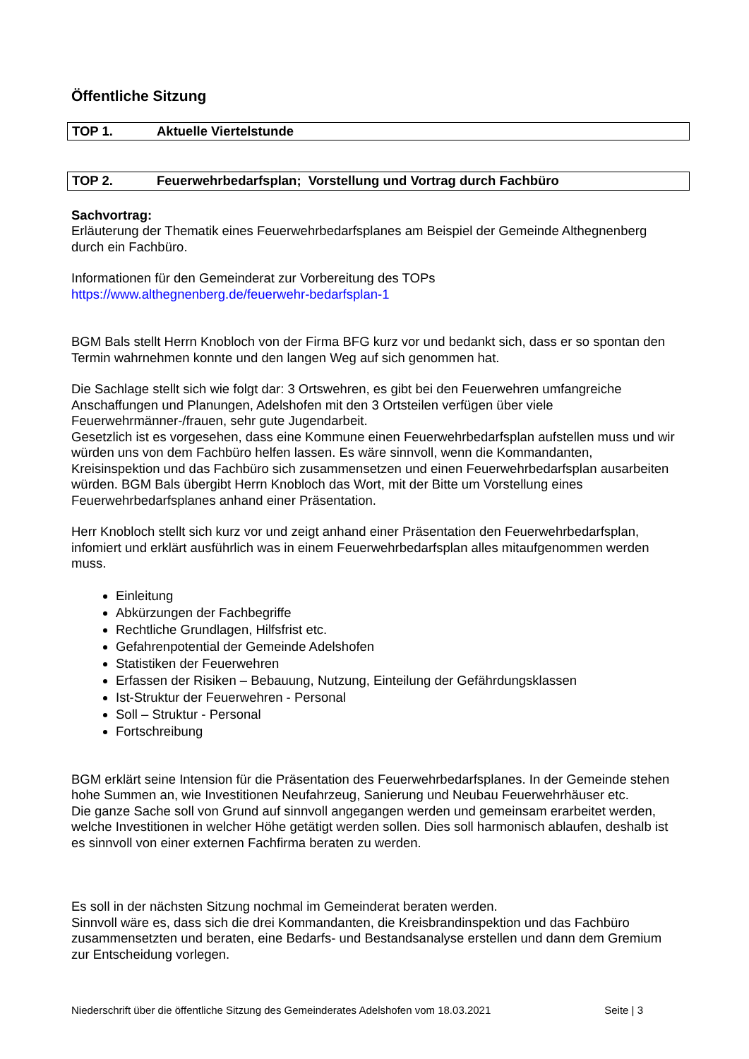Öffentliche Sitzung
TOP 1. Aktuelle Viertelstunde
TOP 2. Feuerwehrbedarfsplan; Vorstellung und Vortrag durch Fachbüro
Sachvortrag:
Erläuterung der Thematik eines Feuerwehrbedarfsplanes am Beispiel der Gemeinde Althegnenberg durch ein Fachbüro.
Informationen für den Gemeinderat zur Vorbereitung des TOPs
https://www.althegnenberg.de/feuerwehr-bedarfsplan-1
BGM Bals stellt Herrn Knobloch von der Firma BFG kurz vor und bedankt sich, dass er so spontan den Termin wahrnehmen konnte und den langen Weg auf sich genommen hat.
Die Sachlage stellt sich wie folgt dar: 3 Ortswehren, es gibt bei den Feuerwehren umfangreiche Anschaffungen und Planungen, Adelshofen mit den 3 Ortsteilen verfügen über viele Feuerwehrmänner-/frauen, sehr gute Jugendarbeit.
Gesetzlich ist es vorgesehen, dass eine Kommune einen Feuerwehrbedarfsplan aufstellen muss und wir würden uns von dem Fachbüro helfen lassen. Es wäre sinnvoll, wenn die Kommandanten, Kreisinspektion und das Fachbüro sich zusammensetzen und einen Feuerwehrbedarfsplan ausarbeiten würden. BGM Bals übergibt Herrn Knobloch das Wort, mit der Bitte um Vorstellung eines Feuerwehrbedarfsplanes anhand einer Präsentation.
Herr Knobloch stellt sich kurz vor und zeigt anhand einer Präsentation den Feuerwehrbedarfsplan, infomiert und erklärt ausführlich was in einem Feuerwehrbedarfsplan alles mitaufgenommen werden muss.
Einleitung
Abkürzungen der Fachbegriffe
Rechtliche Grundlagen, Hilfsfrist etc.
Gefahrenpotential der Gemeinde Adelshofen
Statistiken der Feuerwehren
Erfassen der Risiken – Bebauung, Nutzung, Einteilung der Gefährdungsklassen
Ist-Struktur der Feuerwehren - Personal
Soll – Struktur - Personal
Fortschreibung
BGM erklärt seine Intension für die Präsentation des Feuerwehrbedarfsplanes. In der Gemeinde stehen hohe Summen an, wie Investitionen Neufahrzeug, Sanierung und Neubau Feuerwehrhäuser etc.
Die ganze Sache soll von Grund auf sinnvoll angegangen werden und gemeinsam erarbeitet werden, welche Investitionen in welcher Höhe getätigt werden sollen. Dies soll harmonisch ablaufen, deshalb ist es sinnvoll von einer externen Fachfirma beraten zu werden.
Es soll in der nächsten Sitzung nochmal im Gemeinderat beraten werden.
Sinnvoll wäre es, dass sich die drei Kommandanten, die Kreisbrandinspektion und das Fachbüro zusammensetzten und beraten, eine Bedarfs- und Bestandsanalyse erstellen und dann dem Gremium zur Entscheidung vorlegen.
Niederschrift über die öffentliche Sitzung des Gemeinderates Adelshofen vom 18.03.2021 Seite | 3